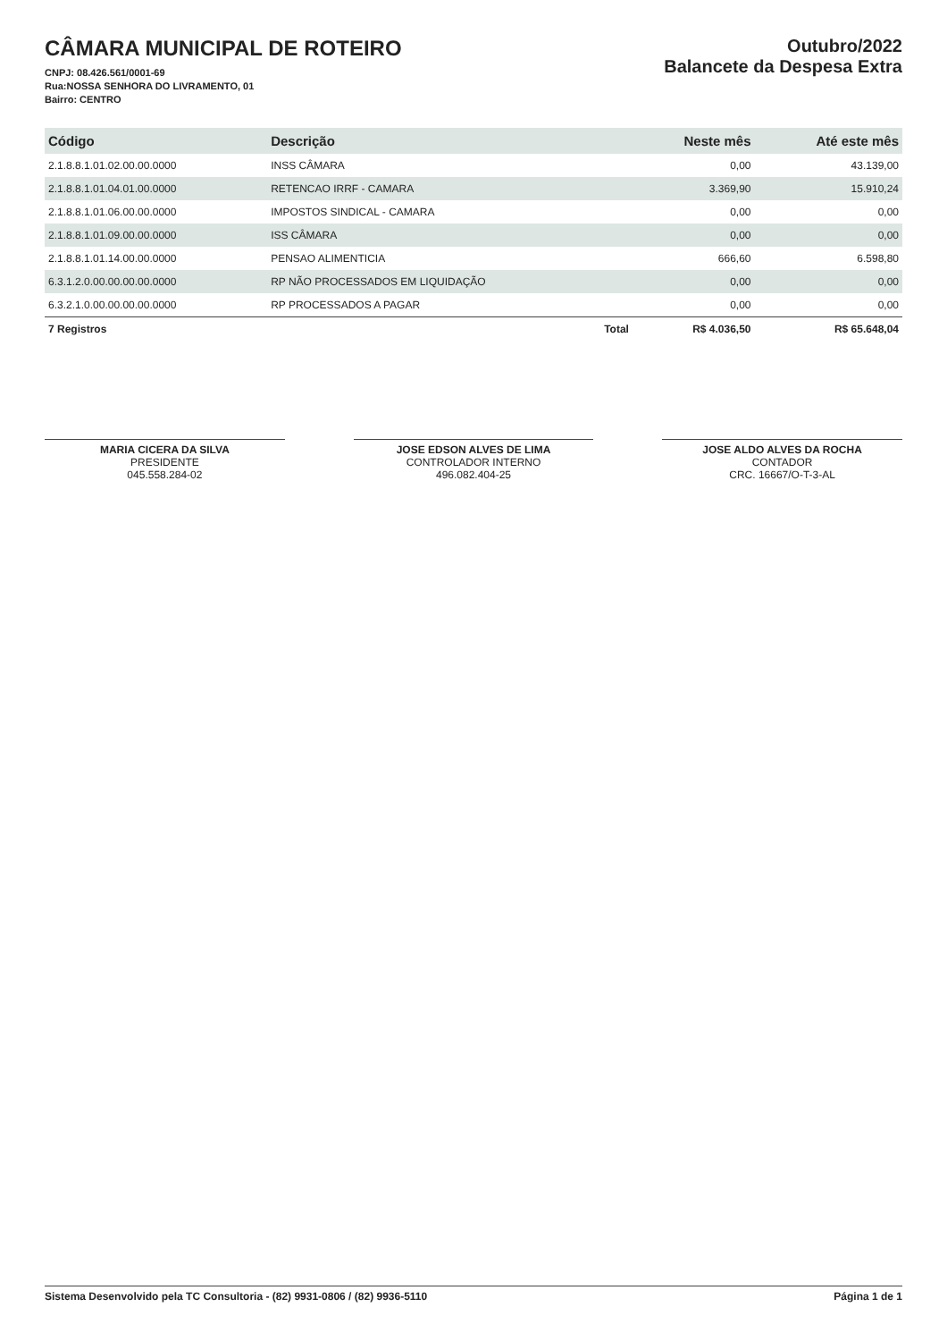CÂMARA MUNICIPAL DE ROTEIRO
CNPJ: 08.426.561/0001-69
Rua:NOSSA SENHORA DO LIVRAMENTO, 01
Bairro: CENTRO
Outubro/2022
Balancete da Despesa Extra
| Código | Descrição | Neste mês | Até este mês |
| --- | --- | --- | --- |
| 2.1.8.8.1.01.02.00.00.0000 | INSS CÂMARA | 0,00 | 43.139,00 |
| 2.1.8.8.1.01.04.01.00.0000 | RETENCAO IRRF - CAMARA | 3.369,90 | 15.910,24 |
| 2.1.8.8.1.01.06.00.00.0000 | IMPOSTOS SINDICAL - CAMARA | 0,00 | 0,00 |
| 2.1.8.8.1.01.09.00.00.0000 | ISS CÂMARA | 0,00 | 0,00 |
| 2.1.8.8.1.01.14.00.00.0000 | PENSAO ALIMENTICIA | 666,60 | 6.598,80 |
| 6.3.1.2.0.00.00.00.00.0000 | RP NÃO PROCESSADOS EM LIQUIDAÇÃO | 0,00 | 0,00 |
| 6.3.2.1.0.00.00.00.00.0000 | RP PROCESSADOS A PAGAR | 0,00 | 0,00 |
| 7 Registros | Total | R$ 4.036,50 | R$ 65.648,04 |
MARIA CICERA DA SILVA
PRESIDENTE
045.558.284-02
JOSE EDSON ALVES DE LIMA
CONTROLADOR INTERNO
496.082.404-25
JOSE ALDO ALVES DA ROCHA
CONTADOR
CRC. 16667/O-T-3-AL
Sistema Desenvolvido pela TC Consultoria - (82) 9931-0806 / (82) 9936-5110 Página 1 de 1